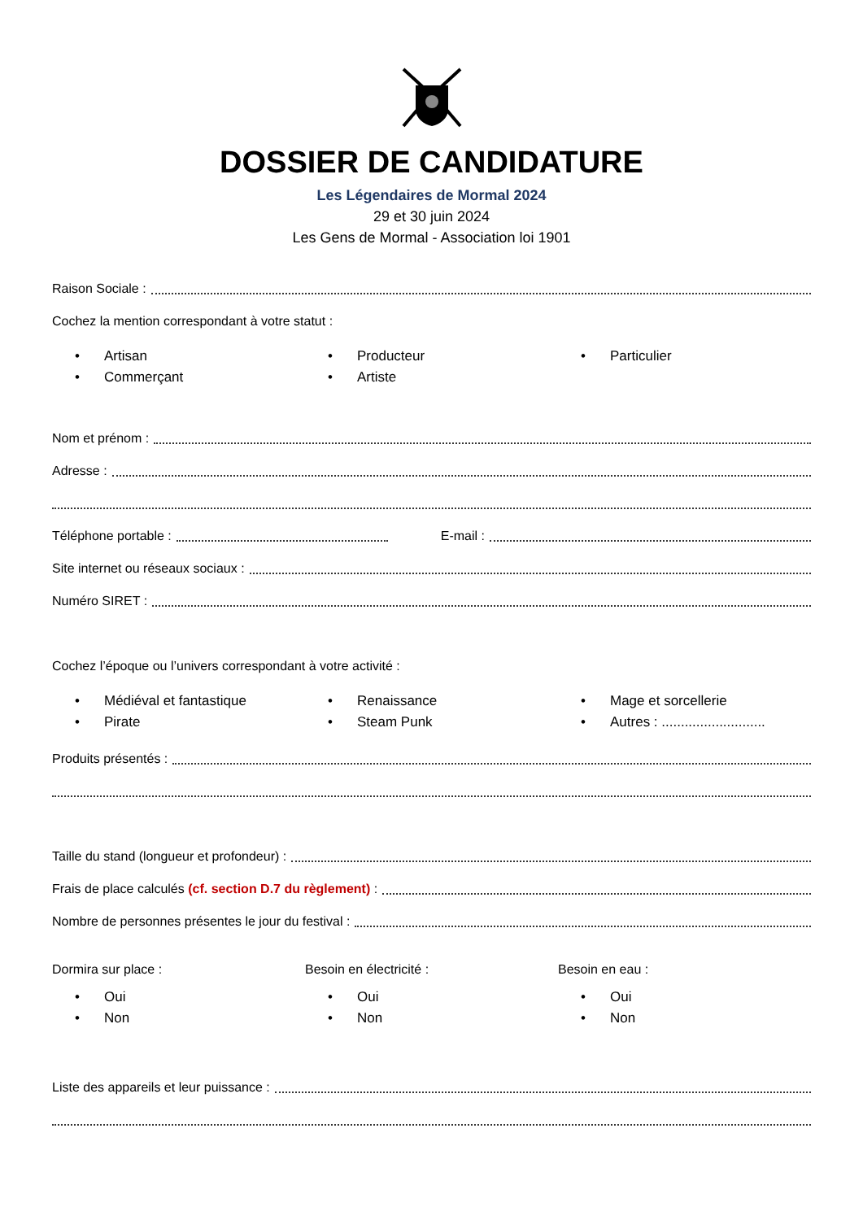DOSSIER DE CANDIDATURE
Les Légendaires de Mormal 2024
29 et 30 juin 2024
Les Gens de Mormal - Association loi 1901
Raison Sociale :
Cochez la mention correspondant à votre statut :
• Artisan
• Commerçant
• Producteur
• Artiste
• Particulier
Nom et prénom :
Adresse :
Téléphone portable : E-mail :
Site internet ou réseaux sociaux :
Numéro SIRET :
Cochez l’époque ou l’univers correspondant à votre activité :
• Médiéval et fantastique
• Pirate
• Renaissance
• Steam Punk
• Mage et sorcellerie
• Autres : ...........................
Produits présentés :
Taille du stand (longueur et profondeur) :
Frais de place calculés (cf. section D.7 du règlement) :
Nombre de personnes présentes le jour du festival :
Dormira sur place :
Besoin en électricité :
Besoin en eau :
• Oui
• Non
• Oui
• Non
• Oui
• Non
Liste des appareils et leur puissance :